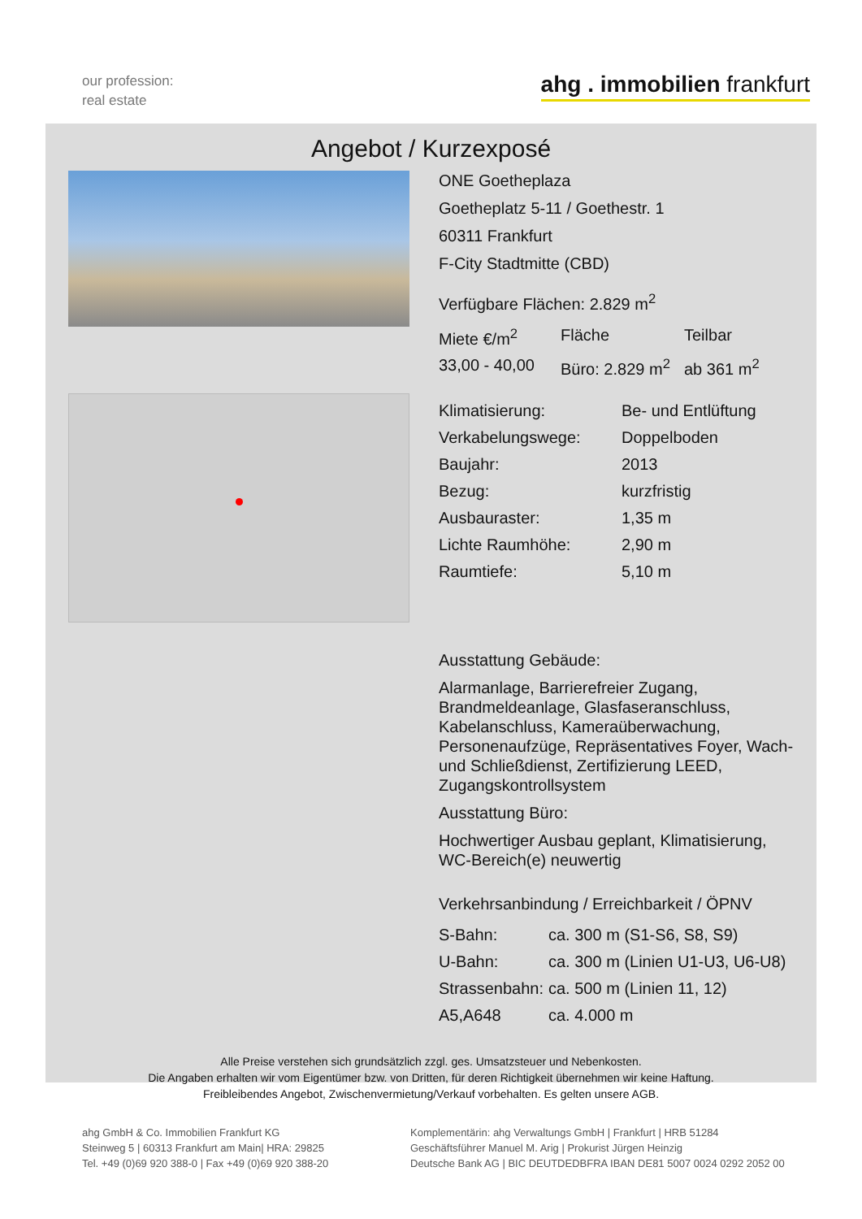our profession:
real estate
ahg . immobilien frankfurt
Angebot / Kurzexposé
ONE Goetheplaza
Goetheplatz 5-11 / Goethestr. 1
60311 Frankfurt
F-City Stadtmitte (CBD)
Verfügbare Flächen: 2.829 m<sup>2</sup>
| Miete €/m<sup>2</sup> | Fläche | Teilbar |
| 33,00 - 40,00 | Büro: 2.829 m<sup>2</sup> | ab 361 m<sup>2</sup> |
| Klimatisierung: | Be- und Entlüftung |
| Verkabelungswege: | Doppelboden |
| Baujahr: | 2013 |
| Bezug: | kurzfristig |
| Ausbauraster: | 1,35 m |
| Lichte Raumhöhe: | 2,90 m |
| Raumtiefe: | 5,10 m |
Ausstattung Gebäude:
Alarmanlage, Barrierefreier Zugang, Brandmeldeanlage, Glasfaseranschluss, Kabelanschluss, Kameraüberwachung, Personenaufzüge, Repräsentatives Foyer, Wach- und Schließdienst, Zertifizierung LEED, Zugangskontrollsystem
Ausstattung Büro:
Hochwertiger Ausbau geplant, Klimatisierung, WC-Bereich(e) neuwertig
Verkehrsanbindung / Erreichbarkeit / ÖPNV
| S-Bahn: | ca. 300 m (S1-S6, S8, S9) |
| U-Bahn: | ca. 300 m (Linien U1-U3, U6-U8) |
| Strassenbahn: | ca. 500 m (Linien 11, 12) |
| A5,A648 | ca. 4.000 m |
Alle Preise verstehen sich grundsätzlich zzgl. ges. Umsatzsteuer und Nebenkosten.
Die Angaben erhalten wir vom Eigentümer bzw. von Dritten, für deren Richtigkeit übernehmen wir keine Haftung.
Freibleibendes Angebot, Zwischenvermietung/Verkauf vorbehalten. Es gelten unsere AGB.
ahg GmbH & Co. Immobilien Frankfurt KG
Steinweg 5 | 60313 Frankfurt am Main| HRA: 29825
Tel. +49 (0)69 920 388-0 | Fax +49 (0)69 920 388-20
Komplementärin: ahg Verwaltungs GmbH | Frankfurt | HRB 51284
Geschäftsführer Manuel M. Arig | Prokurist Jürgen Heinzig
Deutsche Bank AG | BIC DEUTDEDBFRA IBAN DE81 5007 0024 0292 2052 00